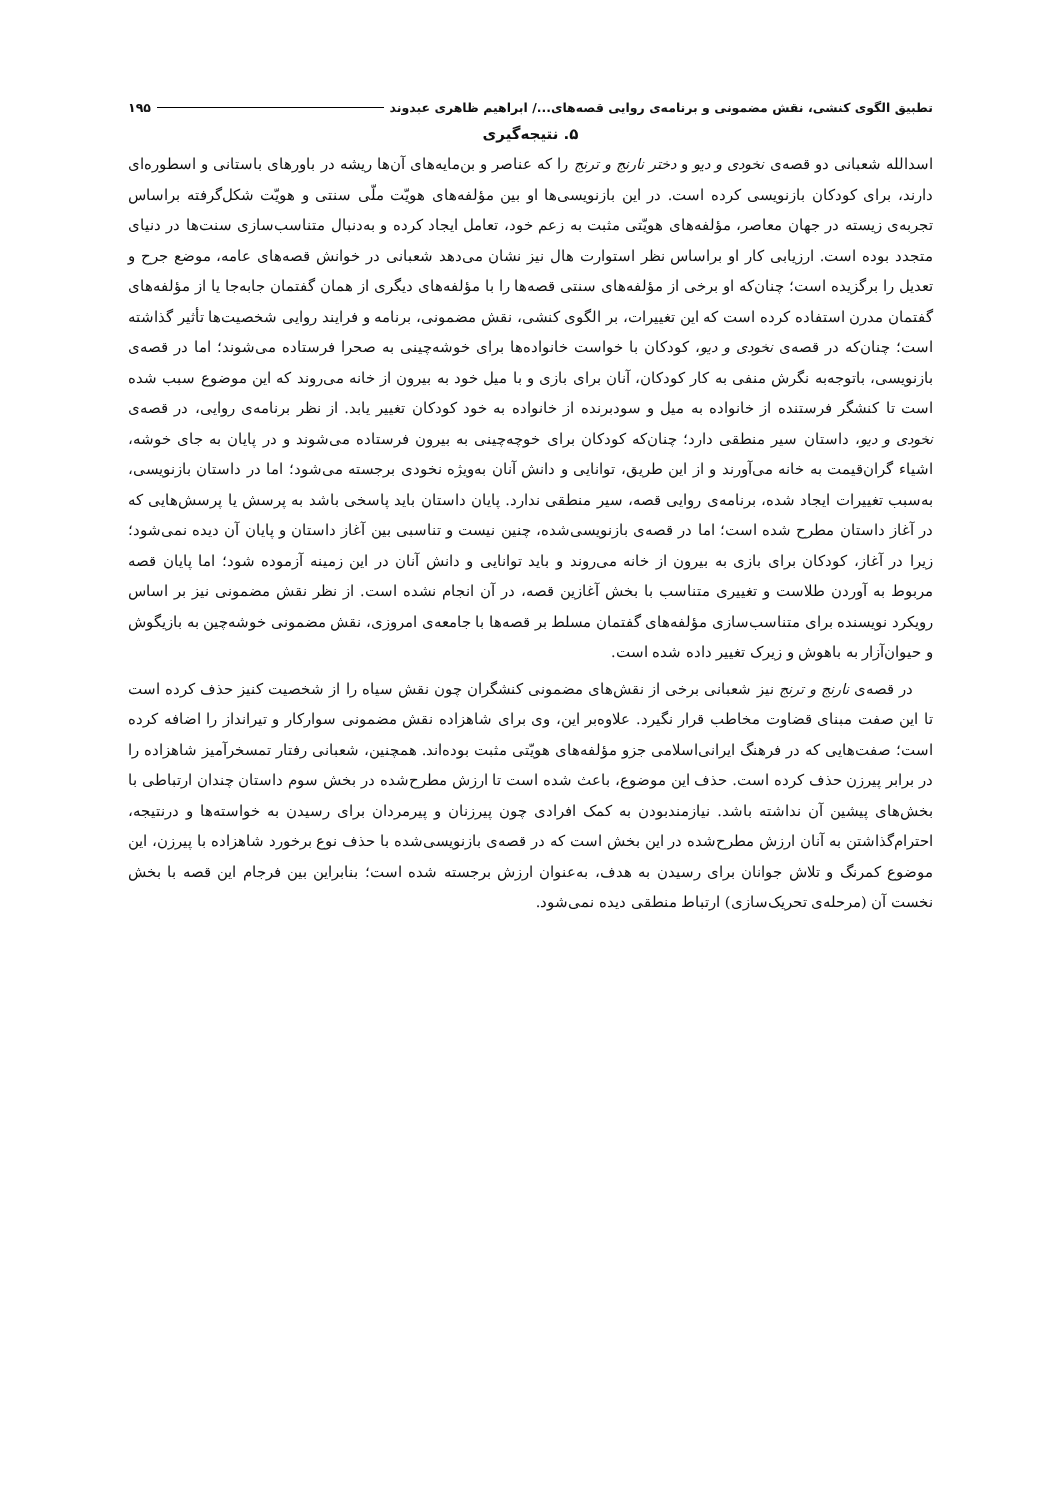تطبیق الگوی کنشی، نقش مضمونی و برنامه‌ی روایی قصه‌های...‌/ ابراهیم ظاهری عبدوند ۱۹۵
۵. نتیجه‌گیری
اسدالله شعبانی دو قصه‌ی نخودی و دیو و دختر نارنج و ترنج را که عناصر و بن‌مایه‌های آن‌ها ریشه در باورهای باستانی و اسطوره‌ای دارند، برای کودکان بازنویسی کرده است. در این بازنویسی‌ها او بین مؤلفه‌های هویّت ملّی سنتی و هویّت شکل‌گرفته براساس تجربه‌ی زیسته در جهان معاصر، مؤلفه‌های هویّتی مثبت به زعم خود، تعامل ایجاد کرده و به‌دنبال متناسب‌سازی سنت‌ها در دنیای متجدد بوده است. ارزیابی کار او براساس نظر استوارت هال نیز نشان می‌دهد شعبانی در خوانش قصه‌های عامه، موضع جرح و تعدیل را برگزیده است؛ چنان‌که او برخی از مؤلفه‌های سنتی قصه‌ها را با مؤلفه‌های دیگری از همان گفتمان جابه‌جا یا از مؤلفه‌های گفتمان مدرن استفاده کرده است که این تغییرات، بر الگوی کنشی، نقش مضمونی، برنامه و فرایند روایی شخصیت‌ها تأثیر گذاشته است؛ چنان‌که در قصه‌ی نخودی و دیو، کودکان با خواست خانواده‌ها برای خوشه‌چینی به صحرا فرستاده می‌شوند؛ اما در قصه‌ی بازنویسی، باتوجه‌به نگرش منفی به کار کودکان، آنان برای بازی و با میل خود به بیرون از خانه می‌روند که این موضوع سبب شده است تا کنشگر فرستنده از خانواده به میل و سودبرنده از خانواده به خود کودکان تغییر یابد. از نظر برنامه‌ی روایی، در قصه‌ی نخودی و دیو، داستان سیر منطقی دارد؛ چنان‌که کودکان برای خوچه‌چینی به بیرون فرستاده می‌شوند و در پایان به جای خوشه، اشیاء گران‌قیمت به خانه می‌آورند و از این طریق، توانایی و دانش آنان به‌ویژه نخودی برجسته می‌شود؛ اما در داستان بازنویسی، به‌سبب تغییرات ایجاد شده، برنامه‌ی روایی قصه، سیر منطقی ندارد. پایان داستان باید پاسخی باشد به پرسش یا پرسش‌هایی که در آغاز داستان مطرح شده است؛ اما در قصه‌ی بازنویسی‌شده، چنین نیست و تناسبی بین آغاز داستان و پایان آن دیده نمی‌شود؛ زیرا در آغاز، کودکان برای بازی به بیرون از خانه می‌روند و باید توانایی و دانش آنان در این زمینه آزموده شود؛ اما پایان قصه مربوط به آوردن طلاست و تغییری متناسب با بخش آغازین قصه، در آن انجام نشده است. از نظر نقش مضمونی نیز بر اساس رویکرد نویسنده برای متناسب‌سازی مؤلفه‌های گفتمان مسلط بر قصه‌ها با جامعه‌ی امروزی، نقش مضمونی خوشه‌چین به بازیگوش و حیوان‌آزار به باهوش و زیرک تغییر داده شده است.
در قصه‌ی نارنج و ترنج نیز شعبانی برخی از نقش‌های مضمونی کنشگران چون نقش سیاه را از شخصیت کنیز حذف کرده است تا این صفت مبنای قضاوت مخاطب قرار نگیرد. علاوه‌بر این، وی برای شاهزاده نقش مضمونی سوارکار و تیرانداز را اضافه کرده است؛ صفت‌هایی که در فرهنگ ایرانی‌اسلامی جزو مؤلفه‌های هویّتی مثبت بوده‌اند. همچنین، شعبانی رفتار تمسخرآمیز شاهزاده را در برابر پیرزن حذف کرده است. حذف این موضوع، باعث شده است تا ارزش مطرح‌شده در بخش سوم داستان چندان ارتباطی با بخش‌های پیشین آن نداشته باشد. نیازمندبودن به کمک افرادی چون پیرزنان و پیرمردان برای رسیدن به خواسته‌ها و درنتیجه، احترام‌گذاشتن به آنان ارزش مطرح‌شده در این بخش است که در قصه‌ی بازنویسی‌شده با حذف نوع برخورد شاهزاده با پیرزن، این موضوع کمرنگ و تلاش جوانان برای رسیدن به هدف، به‌عنوان ارزش برجسته شده است؛ بنابراین بین فرجام این قصه با بخش نخست آن (مرحله‌ی تحریک‌سازی) ارتباط منطقی دیده نمی‌شود.